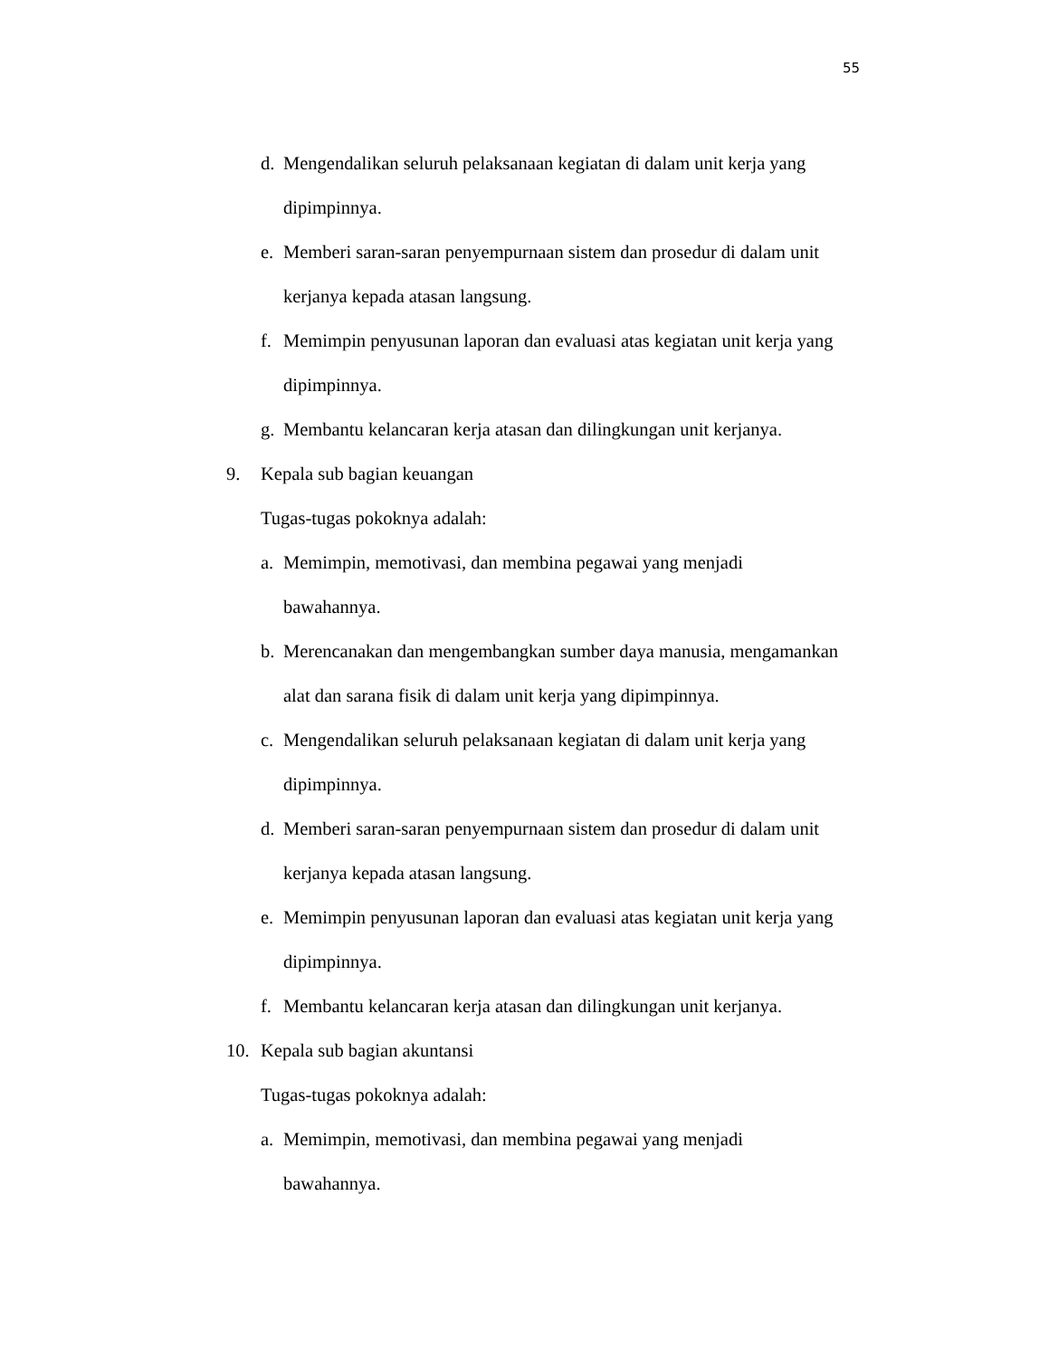55
d. Mengendalikan seluruh pelaksanaan kegiatan di dalam unit kerja yang dipimpinnya.
e. Memberi saran-saran penyempurnaan sistem dan prosedur di dalam unit kerjanya kepada atasan langsung.
f. Memimpin penyusunan laporan dan evaluasi atas kegiatan unit kerja yang dipimpinnya.
g. Membantu kelancaran kerja atasan dan dilingkungan unit kerjanya.
9. Kepala sub bagian keuangan
Tugas-tugas pokoknya adalah:
a. Memimpin, memotivasi, dan membina pegawai yang menjadi
bawahannya.
b. Merencanakan dan mengembangkan sumber daya manusia, mengamankan alat dan sarana fisik di dalam unit kerja yang dipimpinnya.
c. Mengendalikan seluruh pelaksanaan kegiatan di dalam unit kerja yang dipimpinnya.
d. Memberi saran-saran penyempurnaan sistem dan prosedur di dalam unit kerjanya kepada atasan langsung.
e. Memimpin penyusunan laporan dan evaluasi atas kegiatan unit kerja yang dipimpinnya.
f. Membantu kelancaran kerja atasan dan dilingkungan unit kerjanya.
10. Kepala sub bagian akuntansi
Tugas-tugas pokoknya adalah:
a. Memimpin, memotivasi, dan membina pegawai yang menjadi
bawahannya.